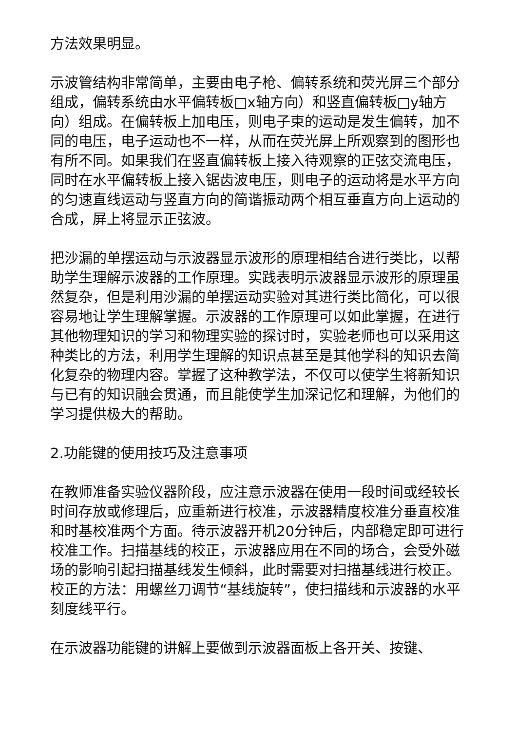方法效果明显。
示波管结构非常简单，主要由电子枪、偏转系统和荧光屏三个部分组成，偏转系统由水平偏转板□x轴方向）和竖直偏转板□y轴方向）组成。在偏转板上加电压，则电子束的运动是发生偏转，加不同的电压，电子运动也不一样，从而在荧光屏上所观察到的图形也有所不同。如果我们在竖直偏转板上接入待观察的正弦交流电压，同时在水平偏转板上接入锯齿波电压，则电子的运动将是水平方向的匀速直线运动与竖直方向的简谐振动两个相互垂直方向上运动的合成，屏上将显示正弦波。
把沙漏的单摆运动与示波器显示波形的原理相结合进行类比，以帮助学生理解示波器的工作原理。实践表明示波器显示波形的原理虽然复杂，但是利用沙漏的单摆运动实验对其进行类比简化，可以很容易地让学生理解掌握。示波器的工作原理可以如此掌握，在进行其他物理知识的学习和物理实验的探讨时，实验老师也可以采用这种类比的方法，利用学生理解的知识点甚至是其他学科的知识去简化复杂的物理内容。掌握了这种教学法，不仅可以使学生将新知识与已有的知识融会贯通，而且能使学生加深记忆和理解，为他们的学习提供极大的帮助。
2.功能键的使用技巧及注意事项
在教师准备实验仪器阶段，应注意示波器在使用一段时间或经较长时间存放或修理后，应重新进行校准，示波器精度校准分垂直校准和时基校准两个方面。待示波器开机20分钟后，内部稳定即可进行校准工作。扫描基线的校正，示波器应用在不同的场合，会受外磁场的影响引起扫描基线发生倾斜，此时需要对扫描基线进行校正。校正的方法：用螺丝刀调节“基线旋转”，使扫描线和示波器的水平刻度线平行。
在示波器功能键的讲解上要做到示波器面板上各开关、按键、